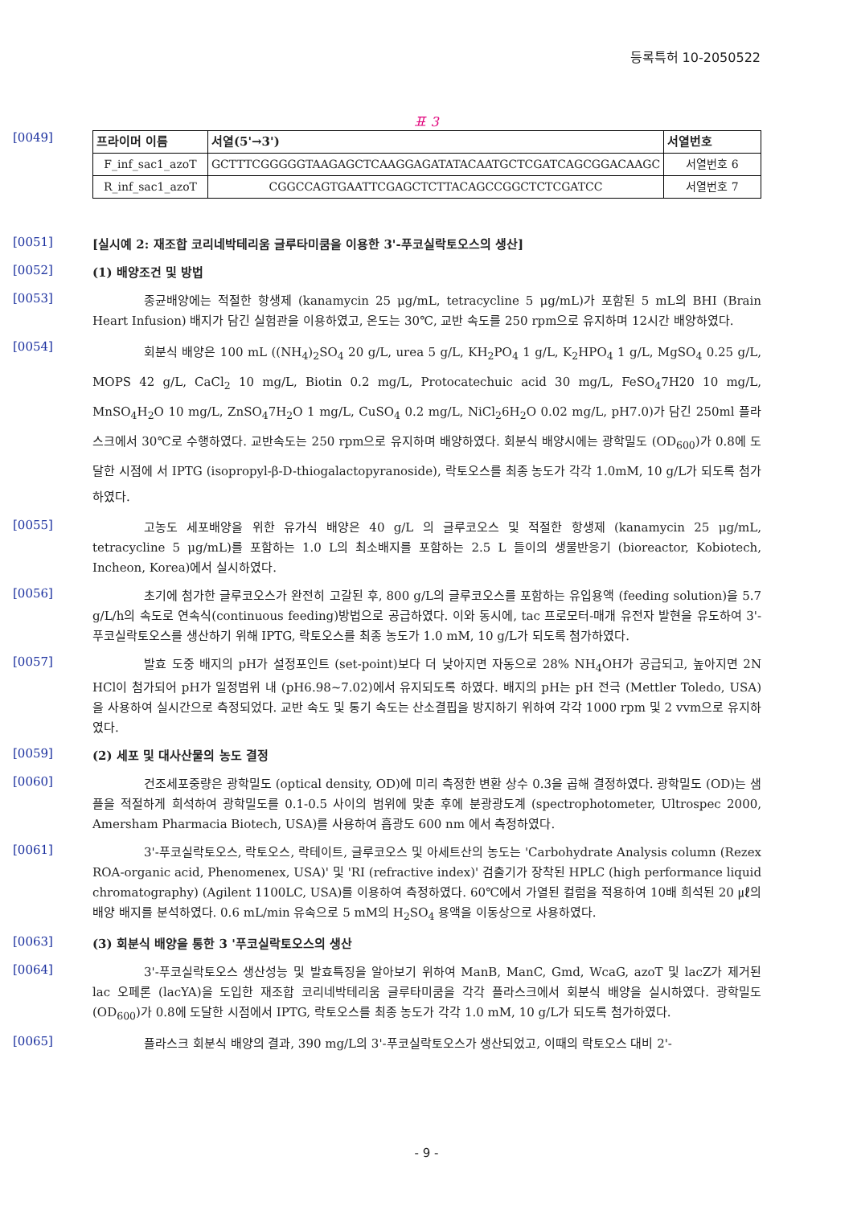등록특허 10-2050522
표 3
[0049]
| 프라이머 이름 | 서열(5'→3') | 서열번호 |
| --- | --- | --- |
| F_inf_sac1_azoT | GCTTTCGGGGGTAAGAGCTCAAGGAGATATACAATGCTCGATCAGCGGACAAGC | 서열번호 6 |
| R_inf_sac1_azoT | CGGCCAGTGAATTCGAGCTCTTACAGCCGGCTCTCGATCC | 서열번호 7 |
[0051]
[실시예 2: 재조합 코리네박테리움 글루타미쿰을 이용한 3'-푸코실락토오스의 생산]
[0052]
(1) 배양조건 및 방법
[0053]
종균배양에는 적절한 항생제 (kanamycin 25 μg/mL, tetracycline 5 μg/mL)가 포함된 5 mL의 BHI (Brain Heart Infusion) 배지가 담긴 실험관을 이용하였고, 온도는 30℃, 교반 속도를 250 rpm으로 유지하며 12시간 배양하였다.
[0054]
회분식 배양은 100 mL ((NH<sub>4</sub>)<sub>2</sub>SO<sub>4</sub> 20 g/L, urea 5 g/L, KH<sub>2</sub>PO<sub>4</sub> 1 g/L, K<sub>2</sub>HPO<sub>4</sub> 1 g/L, MgSO<sub>4</sub> 0.25 g/L, MOPS 42 g/L, CaCl<sub>2</sub> 10 mg/L, Biotin 0.2 mg/L, Protocatechuic acid 30 mg/L, FeSO<sub>4</sub>7H20 10 mg/L, MnSO<sub>4</sub>H<sub>2</sub>O 10 mg/L, ZnSO<sub>4</sub>7H<sub>2</sub>O 1 mg/L, CuSO<sub>4</sub> 0.2 mg/L, NiCl<sub>2</sub>6H<sub>2</sub>O 0.02 mg/L, pH7.0)가 담긴 250ml 플라스크에서 30℃로 수행하였다. 교반속도는 250 rpm으로 유지하며 배양하였다. 회분식 배양시에는 광학밀도 (OD<sub>600</sub>)가 0.8에 도달한 시점에 서 IPTG (isopropyl-β-D-thiogalactopyranoside), 락토오스를 최종 농도가 각각 1.0mM, 10 g/L가 되도록 첨가하였다.
[0055]
고농도 세포배양을 위한 유가식 배양은 40 g/L 의 글루코오스 및 적절한 항생제 (kanamycin 25 μg/mL, tetracycline 5 μg/mL)를 포함하는 1.0 L의 최소배지를 포함하는 2.5 L 들이의 생물반응기 (bioreactor, Kobiotech, Incheon, Korea)에서 실시하였다.
[0056]
초기에 첨가한 글루코오스가 완전히 고갈된 후, 800 g/L의 글루코오스를 포함하는 유입용액 (feeding solution)을 5.7 g/L/h의 속도로 연속식(continuous feeding)방법으로 공급하였다. 이와 동시에, tac 프로모터-매개 유전자 발현을 유도하여 3'-푸코실락토오스를 생산하기 위해 IPTG, 락토오스를 최종 농도가 1.0 mM, 10 g/L가 되도록 첨가하였다.
[0057]
발효 도중 배지의 pH가 설정포인트 (set-point)보다 더 낮아지면 자동으로 28% NH<sub>4</sub>OH가 공급되고, 높아지면 2N HCl이 첨가되어 pH가 일정범위 내 (pH6.98~7.02)에서 유지되도록 하였다. 배지의 pH는 pH 전극 (Mettler Toledo, USA)을 사용하여 실시간으로 측정되었다. 교반 속도 및 통기 속도는 산소결핍을 방지하기 위하여 각각 1000 rpm 및 2 vvm으로 유지하였다.
[0059]
(2) 세포 및 대사산물의 농도 결정
[0060]
건조세포중량은 광학밀도 (optical density, OD)에 미리 측정한 변환 상수 0.3을 곱해 결정하였다. 광학밀도 (OD)는 샘플을 적절하게 희석하여 광학밀도를 0.1-0.5 사이의 범위에 맞춘 후에 분광광도계 (spectrophotometer, Ultrospec 2000, Amersham Pharmacia Biotech, USA)를 사용하여 흡광도 600 nm 에서 측정하였다.
[0061]
3'-푸코실락토오스, 락토오스, 락테이트, 글루코오스 및 아세트산의 농도는 'Carbohydrate Analysis column (Rezex ROA-organic acid, Phenomenex, USA)' 및 'RI (refractive index)' 검출기가 장착된 HPLC (high performance liquid chromatography) (Agilent 1100LC, USA)를 이용하여 측정하였다. 60℃에서 가열된 컬럼을 적용하여 10배 희석된 20 ㎕의 배양 배지를 분석하였다. 0.6 mL/min 유속으로 5 mM의 H<sub>2</sub>SO<sub>4</sub> 용액을 이동상으로 사용하였다.
[0063]
(3) 회분식 배양을 통한 3 '푸코실락토오스의 생산
[0064]
3'-푸코실락토오스 생산성능 및 발효특징을 알아보기 위하여 ManB, ManC, Gmd, WcaG, azoT 및 lacZ가 제거된 lac 오페론 (lacYA)을 도입한 재조합 코리네박테리움 글루타미쿰을 각각 플라스크에서 회분식 배양을 실시하였다. 광학밀도 (OD<sub>600</sub>)가 0.8에 도달한 시점에서 IPTG, 락토오스를 최종 농도가 각각 1.0 mM, 10 g/L가 되도록 첨가하였다.
[0065]
플라스크 회분식 배양의 결과, 390 mg/L의 3'-푸코실락토오스가 생산되었고, 이때의 락토오스 대비 2'-
- 9 -